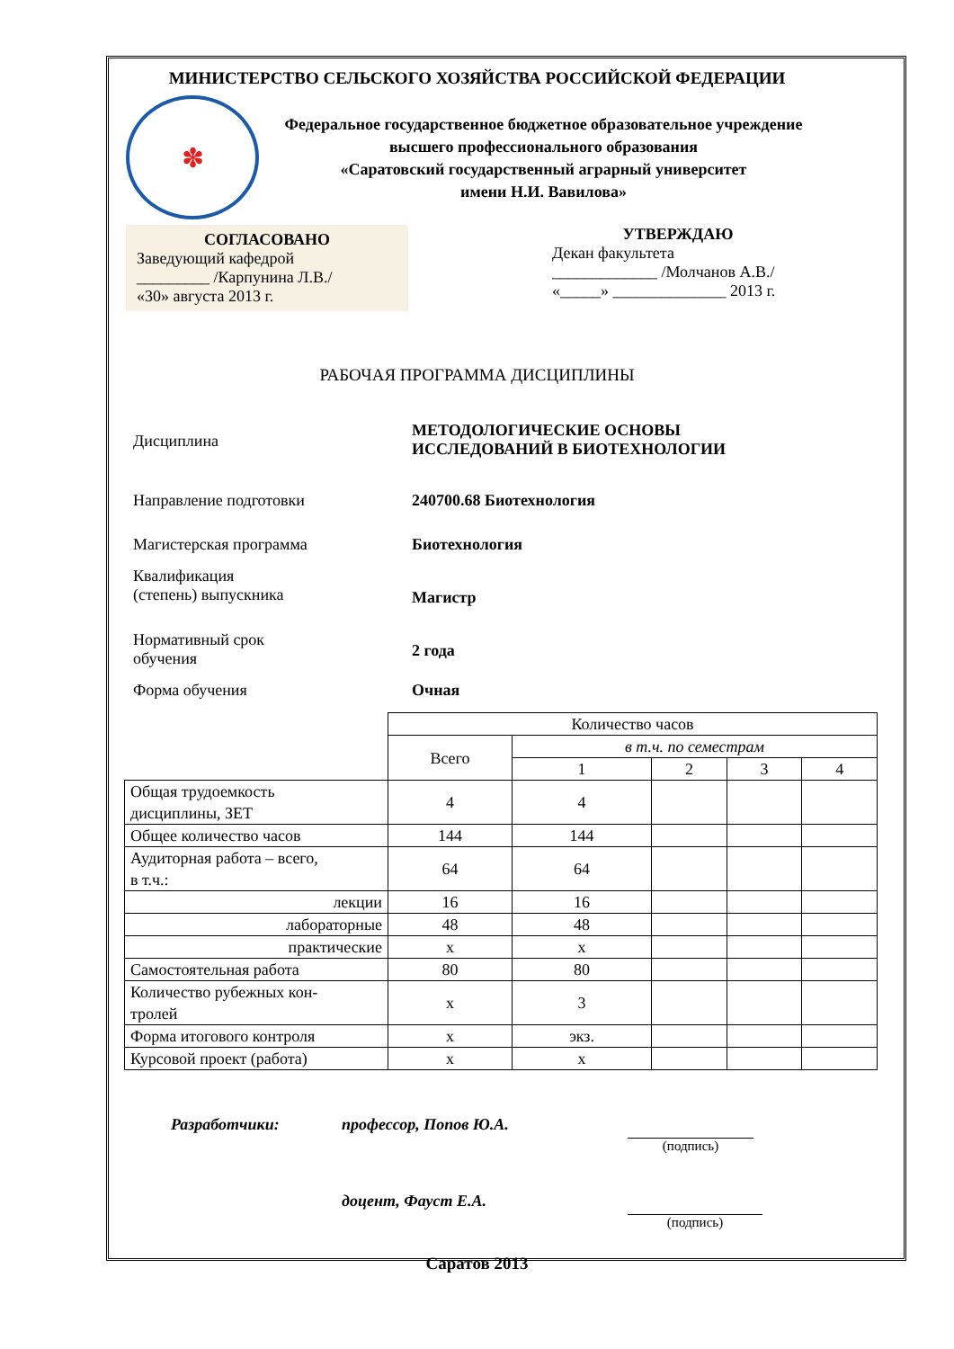МИНИСТЕРСТВО СЕЛЬСКОГО ХОЗЯЙСТВА РОССИЙСКОЙ ФЕДЕРАЦИИ
✽
Федеральное государственное бюджетное образовательное учреждение
высшего профессионального образования
«Саратовский государственный аграрный университет
имени Н.И. Вавилова»
СОГЛАСОВАНО
Заведующий кафедрой
_________ /Карпунина Л.В./
«30» августа 2013 г.
УТВЕРЖДАЮ
Декан факультета
_____________ /Молчанов А.В./
«_____» ______________ 2013 г.
РАБОЧАЯ ПРОГРАММА ДИСЦИПЛИНЫ
Дисциплина
МЕТОДОЛОГИЧЕСКИЕ ОСНОВЫ
ИССЛЕДОВАНИЙ В БИОТЕХНОЛОГИИ
Направление подготовки 240700.68 Биотехнология
Магистерская программа Биотехнология
Квалификация
(степень) выпускника
Магистр
Нормативный срок
обучения
2 года
Форма обучения Очная
| | Количество часов | | | | |
| | Всего | в т.ч. по семестрам | | | |
| | | 1 | 2 | 3 | 4 |
| Общая трудоемкость дисциплины, ЗЕТ | 4 | 4 | | | |
| Общее количество часов | 144 | 144 | | | |
| Аудиторная работа – всего, в т.ч.: | 64 | 64 | | | |
| лекции | 16 | 16 | | | |
| лабораторные | 48 | 48 | | | |
| практические | х | х | | | |
| Самостоятельная работа | 80 | 80 | | | |
| Количество рубежных кон- тролей | х | 3 | | | |
| Форма итогового контроля | х | экз. | | | |
| Курсовой проект (работа) | х | х | | | |
Разработчики:
профессор, Попов Ю.А.
(подпись)
доцент, Фауст Е.А.
(подпись)
Саратов 2013